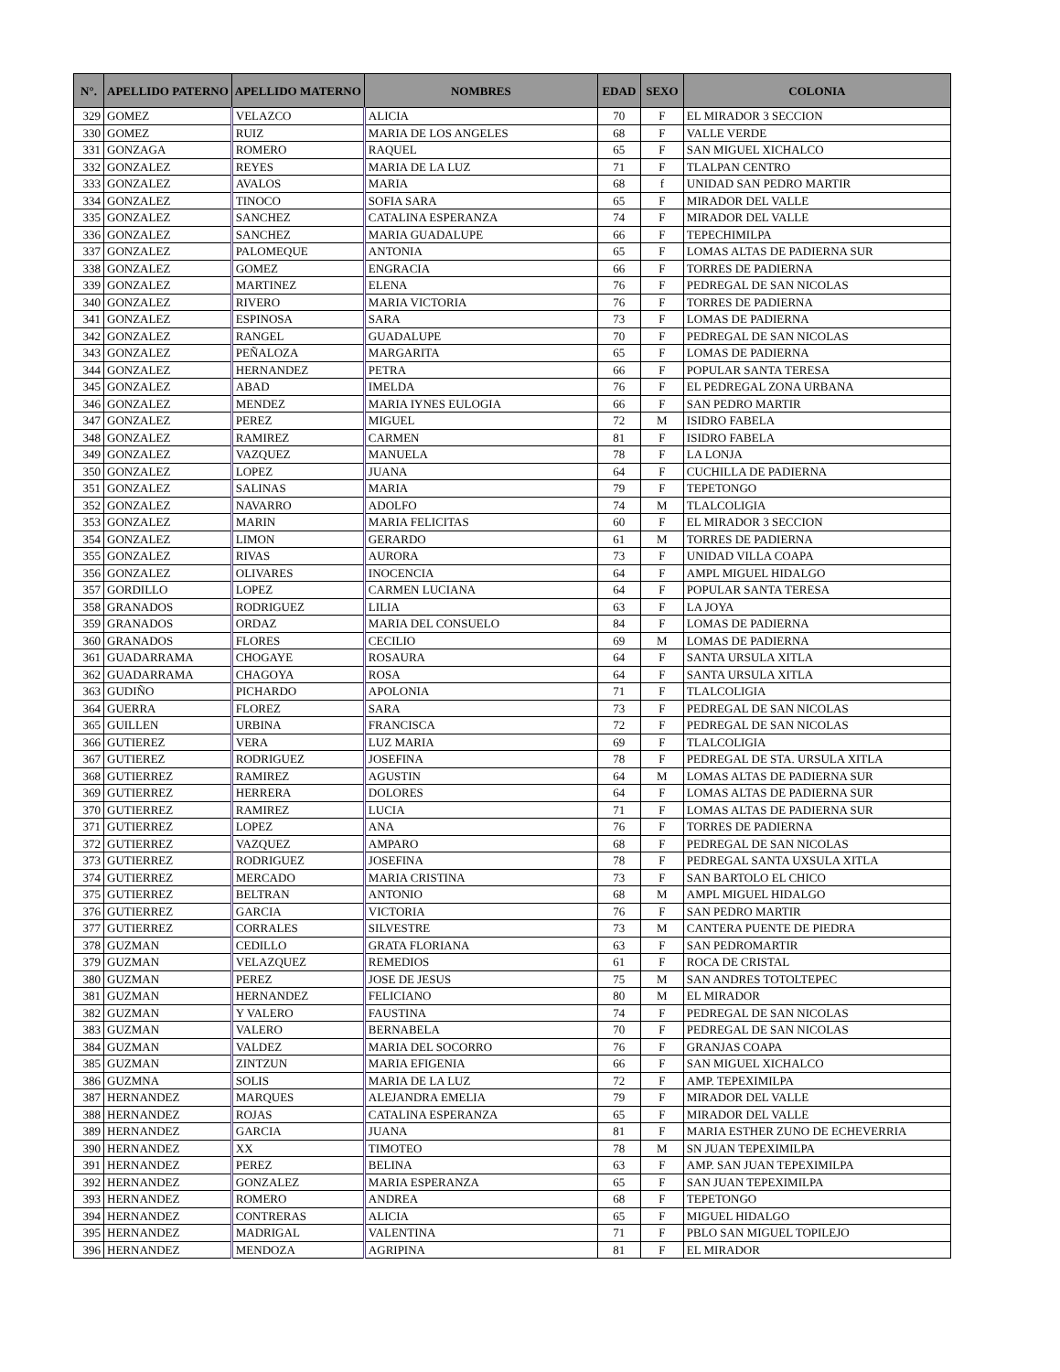| N°. | APELLIDO PATERNO | APELLIDO MATERNO | NOMBRES | EDAD | SEXO | COLONIA |
| --- | --- | --- | --- | --- | --- | --- |
| 329 | GOMEZ | VELAZCO | ALICIA | 70 | F | EL MIRADOR 3 SECCION |
| 330 | GOMEZ | RUIZ | MARIA DE LOS ANGELES | 68 | F | VALLE VERDE |
| 331 | GONZAGA | ROMERO | RAQUEL | 65 | F | SAN MIGUEL XICHALCO |
| 332 | GONZALEZ | REYES | MARIA DE LA LUZ | 71 | F | TLALPAN CENTRO |
| 333 | GONZALEZ | AVALOS | MARIA | 68 | f | UNIDAD SAN PEDRO MARTIR |
| 334 | GONZALEZ | TINOCO | SOFIA SARA | 65 | F | MIRADOR DEL VALLE |
| 335 | GONZALEZ | SANCHEZ | CATALINA ESPERANZA | 74 | F | MIRADOR DEL VALLE |
| 336 | GONZALEZ | SANCHEZ | MARIA GUADALUPE | 66 | F | TEPECHIMILPA |
| 337 | GONZALEZ | PALOMEQUE | ANTONIA | 65 | F | LOMAS ALTAS DE PADIERNA SUR |
| 338 | GONZALEZ | GOMEZ | ENGRACIA | 66 | F | TORRES DE PADIERNA |
| 339 | GONZALEZ | MARTINEZ | ELENA | 76 | F | PEDREGAL DE SAN NICOLAS |
| 340 | GONZALEZ | RIVERO | MARIA VICTORIA | 76 | F | TORRES DE PADIERNA |
| 341 | GONZALEZ | ESPINOSA | SARA | 73 | F | LOMAS DE PADIERNA |
| 342 | GONZALEZ | RANGEL | GUADALUPE | 70 | F | PEDREGAL DE SAN NICOLAS |
| 343 | GONZALEZ | PEÑALOZA | MARGARITA | 65 | F | LOMAS DE PADIERNA |
| 344 | GONZALEZ | HERNANDEZ | PETRA | 66 | F | POPULAR SANTA TERESA |
| 345 | GONZALEZ | ABAD | IMELDA | 76 | F | EL PEDREGAL ZONA URBANA |
| 346 | GONZALEZ | MENDEZ | MARIA IYNES EULOGIA | 66 | F | SAN PEDRO MARTIR |
| 347 | GONZALEZ | PEREZ | MIGUEL | 72 | M | ISIDRO FABELA |
| 348 | GONZALEZ | RAMIREZ | CARMEN | 81 | F | ISIDRO FABELA |
| 349 | GONZALEZ | VAZQUEZ | MANUELA | 78 | F | LA LONJA |
| 350 | GONZALEZ | LOPEZ | JUANA | 64 | F | CUCHILLA DE PADIERNA |
| 351 | GONZALEZ | SALINAS | MARIA | 79 | F | TEPETONGO |
| 352 | GONZALEZ | NAVARRO | ADOLFO | 74 | M | TLALCOLIGIA |
| 353 | GONZALEZ | MARIN | MARIA FELICITAS | 60 | F | EL MIRADOR 3 SECCION |
| 354 | GONZALEZ | LIMON | GERARDO | 61 | M | TORRES DE PADIERNA |
| 355 | GONZALEZ | RIVAS | AURORA | 73 | F | UNIDAD VILLA COAPA |
| 356 | GONZALEZ | OLIVARES | INOCENCIA | 64 | F | AMPL MIGUEL HIDALGO |
| 357 | GORDILLO | LOPEZ | CARMEN LUCIANA | 64 | F | POPULAR SANTA TERESA |
| 358 | GRANADOS | RODRIGUEZ | LILIA | 63 | F | LA JOYA |
| 359 | GRANADOS | ORDAZ | MARIA DEL CONSUELO | 84 | F | LOMAS DE PADIERNA |
| 360 | GRANADOS | FLORES | CECILIO | 69 | M | LOMAS DE PADIERNA |
| 361 | GUADARRAMA | CHOGAYE | ROSAURA | 64 | F | SANTA URSULA XITLA |
| 362 | GUADARRAMA | CHAGOYA | ROSA | 64 | F | SANTA URSULA XITLA |
| 363 | GUDIÑO | PICHARDO | APOLONIA | 71 | F | TLALCOLIGIA |
| 364 | GUERRA | FLOREZ | SARA | 73 | F | PEDREGAL DE SAN NICOLAS |
| 365 | GUILLEN | URBINA | FRANCISCA | 72 | F | PEDREGAL DE SAN NICOLAS |
| 366 | GUTIEREZ | VERA | LUZ MARIA | 69 | F | TLALCOLIGIA |
| 367 | GUTIEREZ | RODRIGUEZ | JOSEFINA | 78 | F | PEDREGAL DE STA. URSULA XITLA |
| 368 | GUTIERREZ | RAMIREZ | AGUSTIN | 64 | M | LOMAS ALTAS DE PADIERNA SUR |
| 369 | GUTIERREZ | HERRERA | DOLORES | 64 | F | LOMAS ALTAS DE PADIERNA SUR |
| 370 | GUTIERREZ | RAMIREZ | LUCIA | 71 | F | LOMAS ALTAS DE PADIERNA SUR |
| 371 | GUTIERREZ | LOPEZ | ANA | 76 | F | TORRES DE PADIERNA |
| 372 | GUTIERREZ | VAZQUEZ | AMPARO | 68 | F | PEDREGAL DE SAN NICOLAS |
| 373 | GUTIERREZ | RODRIGUEZ | JOSEFINA | 78 | F | PEDREGAL SANTA UXSULA XITLA |
| 374 | GUTIERREZ | MERCADO | MARIA CRISTINA | 73 | F | SAN BARTOLO EL CHICO |
| 375 | GUTIERREZ | BELTRAN | ANTONIO | 68 | M | AMPL MIGUEL HIDALGO |
| 376 | GUTIERREZ | GARCIA | VICTORIA | 76 | F | SAN PEDRO MARTIR |
| 377 | GUTIERREZ | CORRALES | SILVESTRE | 73 | M | CANTERA PUENTE DE PIEDRA |
| 378 | GUZMAN | CEDILLO | GRATA FLORIANA | 63 | F | SAN PEDROMARTIR |
| 379 | GUZMAN | VELAZQUEZ | REMEDIOS | 61 | F | ROCA DE CRISTAL |
| 380 | GUZMAN | PEREZ | JOSE DE JESUS | 75 | M | SAN ANDRES TOTOLTEPEC |
| 381 | GUZMAN | HERNANDEZ | FELICIANO | 80 | M | EL MIRADOR |
| 382 | GUZMAN | Y VALERO | FAUSTINA | 74 | F | PEDREGAL DE SAN NICOLAS |
| 383 | GUZMAN | VALERO | BERNABELA | 70 | F | PEDREGAL DE SAN NICOLAS |
| 384 | GUZMAN | VALDEZ | MARIA DEL SOCORRO | 76 | F | GRANJAS COAPA |
| 385 | GUZMAN | ZINTZUN | MARIA EFIGENIA | 66 | F | SAN MIGUEL XICHALCO |
| 386 | GUZMNA | SOLIS | MARIA DE LA LUZ | 72 | F | AMP. TEPEXIMILPA |
| 387 | HERNANDEZ | MARQUES | ALEJANDRA EMELIA | 79 | F | MIRADOR DEL VALLE |
| 388 | HERNANDEZ | ROJAS | CATALINA ESPERANZA | 65 | F | MIRADOR DEL VALLE |
| 389 | HERNANDEZ | GARCIA | JUANA | 81 | F | MARIA ESTHER ZUNO DE ECHEVERRIA |
| 390 | HERNANDEZ | XX | TIMOTEO | 78 | M | SN JUAN TEPEXIMILPA |
| 391 | HERNANDEZ | PEREZ | BELINA | 63 | F | AMP. SAN JUAN TEPEXIMILPA |
| 392 | HERNANDEZ | GONZALEZ | MARIA ESPERANZA | 65 | F | SAN JUAN TEPEXIMILPA |
| 393 | HERNANDEZ | ROMERO | ANDREA | 68 | F | TEPETONGO |
| 394 | HERNANDEZ | CONTRERAS | ALICIA | 65 | F | MIGUEL HIDALGO |
| 395 | HERNANDEZ | MADRIGAL | VALENTINA | 71 | F | PBLO SAN MIGUEL TOPILEJO |
| 396 | HERNANDEZ | MENDOZA | AGRIPINA | 81 | F | EL MIRADOR |